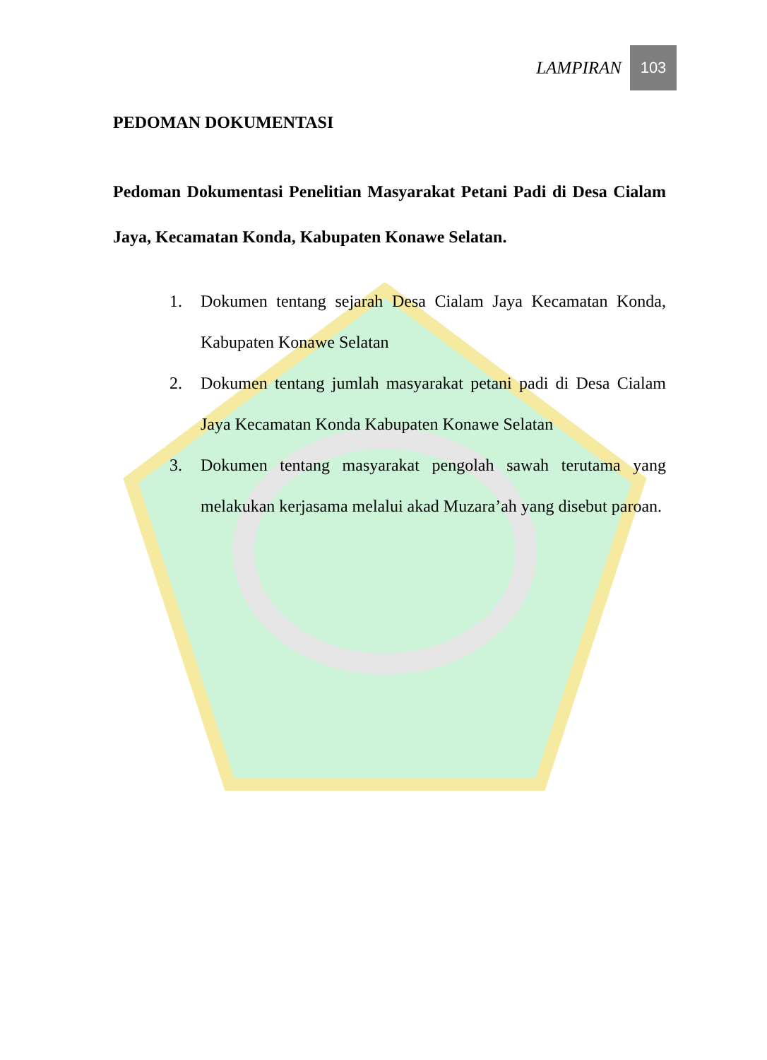LAMPIRAN
103
PEDOMAN DOKUMENTASI
Pedoman Dokumentasi Penelitian Masyarakat Petani Padi di Desa Cialam Jaya, Kecamatan Konda, Kabupaten Konawe Selatan.
1. Dokumen tentang sejarah Desa Cialam Jaya Kecamatan Konda, Kabupaten Konawe Selatan
2. Dokumen tentang jumlah masyarakat petani padi di Desa Cialam Jaya Kecamatan Konda Kabupaten Konawe Selatan
3. Dokumen tentang masyarakat pengolah sawah terutama yang melakukan kerjasama melalui akad Muzara’ah yang disebut paroan.